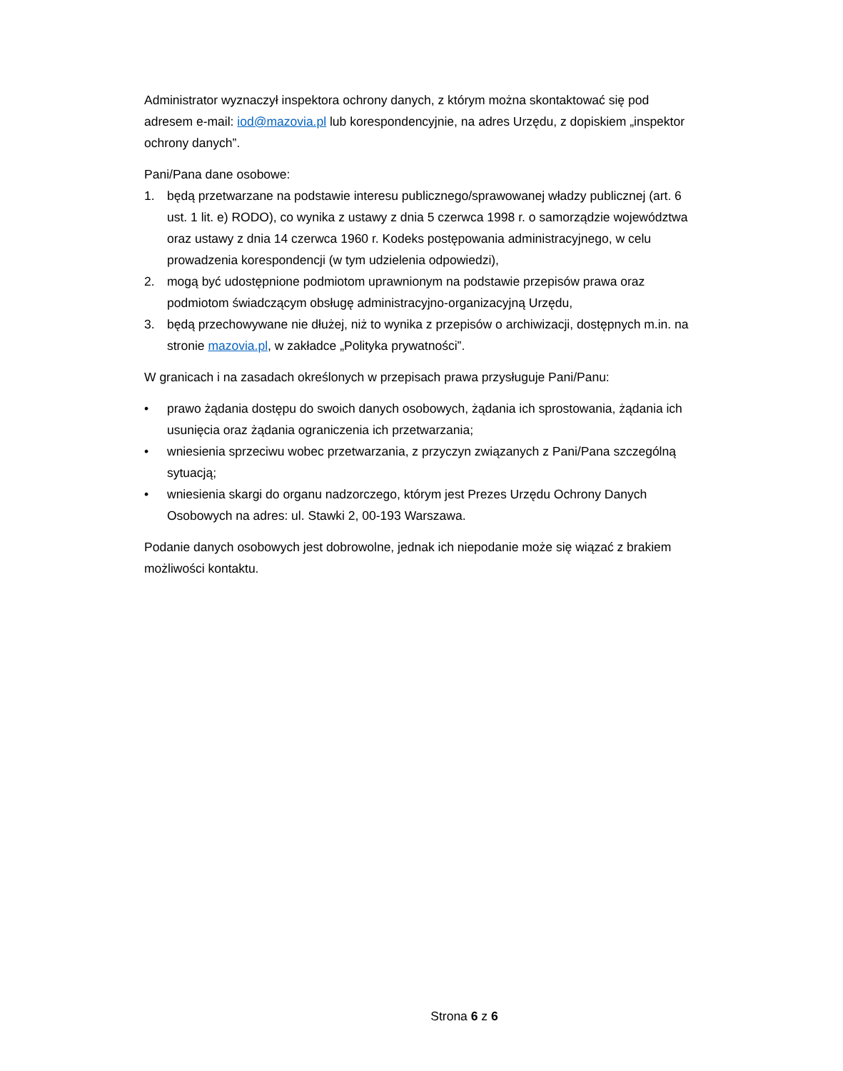Administrator wyznaczył inspektora ochrony danych, z którym można skontaktować się pod adresem e-mail: iod@mazovia.pl lub korespondencyjnie, na adres Urzędu, z dopiskiem „inspektor ochrony danych”.
Pani/Pana dane osobowe:
1. będą przetwarzane na podstawie interesu publicznego/sprawowanej władzy publicznej (art. 6 ust. 1 lit. e) RODO), co wynika z ustawy z dnia 5 czerwca 1998 r. o samorządzie województwa oraz ustawy z dnia 14 czerwca 1960 r. Kodeks postępowania administracyjnego, w celu prowadzenia korespondencji (w tym udzielenia odpowiedzi),
2. mogą być udostępnione podmiotom uprawnionym na podstawie przepisów prawa oraz podmiotom świadczącym obsługę administracyjno-organizacyjną Urzędu,
3. będą przechowywane nie dłużej, niż to wynika z przepisów o archiwizacji, dostępnych m.in. na stronie mazovia.pl, w zakładce „Polityka prywatności”.
W granicach i na zasadach określonych w przepisach prawa przysługuje Pani/Panu:
• prawo żądania dostępu do swoich danych osobowych, żądania ich sprostowania, żądania ich usunięcia oraz żądania ograniczenia ich przetwarzania;
• wniesienia sprzeciwu wobec przetwarzania, z przyczyn związanych z Pani/Pana szczególną sytuacją;
• wniesienia skargi do organu nadzorczego, którym jest Prezes Urzędu Ochrony Danych Osobowych na adres: ul. Stawki 2, 00-193 Warszawa.
Podanie danych osobowych jest dobrowolne, jednak ich niepodanie może się wiązać z brakiem możliwości kontaktu.
Strona 6 z 6